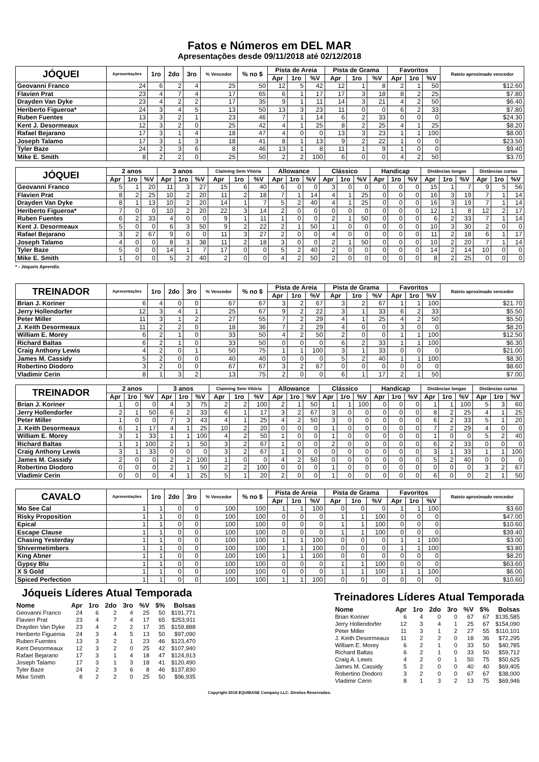Fatos e Números em DEL MAR
Apresentações desde 09/11/2018 até 02/12/2018
| JÓQUEI | Apresentações | 1ro | 2do | 3ro | % Vencedor | % no $ | Pista de Areia | | | Pista de Grama | | | Favoritos | | | Rateio aproximado vencedor |
| --- | --- | --- | --- | --- | --- | --- | --- | --- | --- | --- | --- | --- | --- | --- | --- | --- |
| | | | | | | | Apr | 1ro | %V | Apr | 1ro | %V | Apr | 1ro | %V | |
| Geovanni Franco | 24 | 6 | 2 | 4 | 25 | 50 | 12 | 5 | 42 | 12 | 1 | 8 | 2 | 1 | 50 | $12.60 |
| Flavien Prat | 23 | 4 | 7 | 4 | 17 | 65 | 6 | 1 | 17 | 17 | 3 | 18 | 8 | 2 | 25 | $7.80 |
| Drayden Van Dyke | 23 | 4 | 2 | 2 | 17 | 35 | 9 | 1 | 11 | 14 | 3 | 21 | 4 | 2 | 50 | $6.40 |
| Heriberto Figueroa* | 24 | 3 | 4 | 5 | 13 | 50 | 13 | 3 | 23 | 11 | 0 | 0 | 6 | 2 | 33 | $7.80 |
| Ruben Fuentes | 13 | 3 | 2 | 1 | 23 | 46 | 7 | 1 | 14 | 6 | 2 | 33 | 0 | 0 | 0 | $24.30 |
| Kent J. Desormeaux | 12 | 3 | 2 | 0 | 25 | 42 | 4 | 1 | 25 | 8 | 2 | 25 | 4 | 1 | 25 | $8.20 |
| Rafael Bejarano | 17 | 3 | 1 | 4 | 18 | 47 | 4 | 0 | 0 | 13 | 3 | 23 | 1 | 1 | 100 | $8.00 |
| Joseph Talamo | 17 | 3 | 1 | 3 | 18 | 41 | 8 | 1 | 13 | 9 | 2 | 22 | 1 | 0 | 0 | $23.50 |
| Tyler Baze | 24 | 2 | 3 | 6 | 8 | 46 | 13 | 1 | 8 | 11 | 1 | 9 | 1 | 0 | 0 | $9.40 |
| Mike E. Smith | 8 | 2 | 2 | 0 | 25 | 50 | 2 | 2 | 100 | 6 | 0 | 0 | 4 | 2 | 50 | $3.70 |
| JÓQUEI | 2 anos | | | 3 anos | | | Claiming Sem Vitória | | | Allowance | | | Clássico | | | Handicap | | | Distâncias longas | | | Distâncias curtas | | |
| --- | --- | --- | --- | --- | --- | --- | --- | --- | --- | --- | --- | --- | --- | --- | --- | --- | --- | --- | --- | --- | --- | --- | --- | --- |
| | Apr | 1ro | %V | Apr | 1ro | %V | Apr | 1ro | %V | Apr | 1ro | %V | Apr | 1ro | %V | Apr | 1ro | %V | Apr | 1ro | %V | Apr | 1ro | %V |
| Geovanni Franco | 5 | 1 | 20 | 11 | 3 | 27 | 15 | 6 | 40 | 6 | 0 | 0 | 3 | 0 | 0 | 0 | 0 | 0 | 15 | 1 | 7 | 9 | 5 | 56 |
| Flavien Prat | 8 | 2 | 25 | 10 | 2 | 20 | 11 | 2 | 18 | 7 | 1 | 14 | 4 | 1 | 25 | 0 | 0 | 0 | 16 | 3 | 19 | 7 | 1 | 14 |
| Drayden Van Dyke | 8 | 1 | 13 | 10 | 2 | 20 | 14 | 1 | 7 | 5 | 2 | 40 | 4 | 1 | 25 | 0 | 0 | 0 | 16 | 3 | 19 | 7 | 1 | 14 |
| Heriberto Figueroa* | 7 | 0 | 0 | 10 | 2 | 20 | 22 | 3 | 14 | 2 | 0 | 0 | 0 | 0 | 0 | 0 | 0 | 0 | 12 | 1 | 8 | 12 | 2 | 17 |
| Ruben Fuentes | 6 | 2 | 33 | 4 | 0 | 0 | 9 | 1 | 11 | 1 | 0 | 0 | 2 | 1 | 50 | 0 | 0 | 0 | 6 | 2 | 33 | 7 | 1 | 14 |
| Kent J. Desormeaux | 5 | 0 | 0 | 6 | 3 | 50 | 9 | 2 | 22 | 2 | 1 | 50 | 1 | 0 | 0 | 0 | 0 | 0 | 10 | 3 | 30 | 2 | 0 | 0 |
| Rafael Bejarano | 3 | 2 | 67 | 9 | 0 | 0 | 11 | 3 | 27 | 2 | 0 | 0 | 4 | 0 | 0 | 0 | 0 | 0 | 11 | 2 | 18 | 6 | 1 | 17 |
| Joseph Talamo | 4 | 0 | 0 | 8 | 3 | 38 | 11 | 2 | 18 | 3 | 0 | 0 | 2 | 1 | 50 | 0 | 0 | 0 | 10 | 2 | 20 | 7 | 1 | 14 |
| Tyler Baze | 5 | 0 | 0 | 14 | 1 | 7 | 17 | 0 | 0 | 5 | 2 | 40 | 2 | 0 | 0 | 0 | 0 | 0 | 14 | 2 | 14 | 10 | 0 | 0 |
| Mike E. Smith | 1 | 0 | 0 | 5 | 2 | 40 | 2 | 0 | 0 | 4 | 2 | 50 | 2 | 0 | 0 | 0 | 0 | 0 | 8 | 2 | 25 | 0 | 0 | 0 |
* - Jóqueis Aprendiz.
| TREINADOR | Apresentações | 1ro | 2do | 3ro | % Vencedor | % no $ | Pista de Areia | | | Pista de Grama | | | Favoritos | | | Rateio aproximado vencedor |
| --- | --- | --- | --- | --- | --- | --- | --- | --- | --- | --- | --- | --- | --- | --- | --- | --- |
| | | | | | | | Apr | 1ro | %V | Apr | 1ro | %V | Apr | 1ro | %V | |
| Brian J. Koriner | 6 | 4 | 0 | 0 | 67 | 67 | 3 | 2 | 67 | 3 | 2 | 67 | 1 | 1 | 100 | $21.70 |
| Jerry Hollendorfer | 12 | 3 | 4 | 1 | 25 | 67 | 9 | 2 | 22 | 3 | 1 | 33 | 6 | 2 | 33 | $5.50 |
| Peter Miller | 11 | 3 | 1 | 2 | 27 | 55 | 7 | 2 | 29 | 4 | 1 | 25 | 4 | 2 | 50 | $5.50 |
| J. Keith Desormeaux | 11 | 2 | 2 | 0 | 18 | 36 | 7 | 2 | 29 | 4 | 0 | 0 | 3 | 0 | 0 | $8.20 |
| William E. Morey | 6 | 2 | 1 | 0 | 33 | 50 | 4 | 2 | 50 | 2 | 0 | 0 | 1 | 1 | 100 | $12.50 |
| Richard Baltas | 6 | 2 | 1 | 0 | 33 | 50 | 0 | 0 | 0 | 6 | 2 | 33 | 1 | 1 | 100 | $6.30 |
| Craig Anthony Lewis | 4 | 2 | 0 | 1 | 50 | 75 | 1 | 1 | 100 | 3 | 1 | 33 | 0 | 0 | 0 | $21.00 |
| James M. Cassidy | 5 | 2 | 0 | 0 | 40 | 40 | 0 | 0 | 0 | 5 | 2 | 40 | 1 | 1 | 100 | $8.30 |
| Robertino Diodoro | 3 | 2 | 0 | 0 | 67 | 67 | 3 | 2 | 67 | 0 | 0 | 0 | 0 | 0 | 0 | $8.60 |
| Vladimir Cerin | 8 | 1 | 3 | 2 | 13 | 75 | 2 | 0 | 0 | 6 | 1 | 17 | 2 | 1 | 50 | $7.00 |
| TREINADOR | 2 anos | | | 3 anos | | | Claiming Sem Vitória | | | Allowance | | | Clássico | | | Handicap | | | Distâncias longas | | | Distâncias curtas | | |
| --- | --- | --- | --- | --- | --- | --- | --- | --- | --- | --- | --- | --- | --- | --- | --- | --- | --- | --- | --- | --- | --- | --- | --- | --- |
| | Apr | 1ro | %V | Apr | 1ro | %V | Apr | 1ro | %V | Apr | 1ro | %V | Apr | 1ro | %V | Apr | 1ro | %V | Apr | 1ro | %V | Apr | 1ro | %V |
| Brian J. Koriner | 1 | 0 | 0 | 4 | 3 | 75 | 2 | 2 | 100 | 2 | 1 | 50 | 1 | 1 | 100 | 0 | 0 | 0 | 1 | 1 | 100 | 5 | 3 | 60 |
| Jerry Hollendorfer | 2 | 1 | 50 | 6 | 2 | 33 | 6 | 1 | 17 | 3 | 2 | 67 | 3 | 0 | 0 | 0 | 0 | 0 | 8 | 2 | 25 | 4 | 1 | 25 |
| Peter Miller | 1 | 0 | 0 | 7 | 3 | 43 | 4 | 1 | 25 | 4 | 2 | 50 | 3 | 0 | 0 | 0 | 0 | 0 | 6 | 2 | 33 | 5 | 1 | 20 |
| J. Keith Desormeaux | 6 | 1 | 17 | 4 | 1 | 25 | 10 | 2 | 20 | 0 | 0 | 0 | 1 | 0 | 0 | 0 | 0 | 0 | 7 | 2 | 29 | 4 | 0 | 0 |
| William E. Morey | 3 | 1 | 33 | 1 | 1 | 100 | 4 | 2 | 50 | 1 | 0 | 0 | 1 | 0 | 0 | 0 | 0 | 0 | 1 | 0 | 0 | 5 | 2 | 40 |
| Richard Baltas | 1 | 1 | 100 | 2 | 1 | 50 | 3 | 2 | 67 | 1 | 0 | 0 | 2 | 0 | 0 | 0 | 0 | 0 | 6 | 2 | 33 | 0 | 0 | 0 |
| Craig Anthony Lewis | 3 | 1 | 33 | 0 | 0 | 0 | 3 | 2 | 67 | 1 | 0 | 0 | 0 | 0 | 0 | 0 | 0 | 0 | 3 | 1 | 33 | 1 | 1 | 100 |
| James M. Cassidy | 2 | 0 | 0 | 2 | 2 | 100 | 1 | 0 | 0 | 4 | 2 | 50 | 0 | 0 | 0 | 0 | 0 | 0 | 5 | 2 | 40 | 0 | 0 | 0 |
| Robertino Diodoro | 0 | 0 | 0 | 2 | 1 | 50 | 2 | 2 | 100 | 0 | 0 | 0 | 1 | 0 | 0 | 0 | 0 | 0 | 0 | 0 | 0 | 3 | 2 | 67 |
| Vladimir Cerin | 0 | 0 | 0 | 4 | 1 | 25 | 5 | 1 | 20 | 2 | 0 | 0 | 1 | 0 | 0 | 0 | 0 | 0 | 6 | 0 | 0 | 2 | 1 | 50 |
| CAVALO | Apresentações | 1ro | 2do | 3ro | % Vencedor | % no $ | Pista de Areia | | | Pista de Grama | | | Favoritos | | | Rateio aproximado vencedor |
| --- | --- | --- | --- | --- | --- | --- | --- | --- | --- | --- | --- | --- | --- | --- | --- | --- |
| | | | | | | | Apr | 1ro | %V | Apr | 1ro | %V | Apr | 1ro | %V | |
| Mo See Cal | 1 | 1 | 0 | 0 | 100 | 100 | 1 | 1 | 100 | 0 | 0 | 0 | 1 | 1 | 100 | $3.60 |
| Risky Proposition | 1 | 1 | 0 | 0 | 100 | 100 | 0 | 0 | 0 | 1 | 1 | 100 | 0 | 0 | 0 | $47.00 |
| Epical | 1 | 1 | 0 | 0 | 100 | 100 | 0 | 0 | 0 | 1 | 1 | 100 | 0 | 0 | 0 | $10.60 |
| Escape Clause | 1 | 1 | 0 | 0 | 100 | 100 | 0 | 0 | 0 | 1 | 1 | 100 | 0 | 0 | 0 | $39.40 |
| Chasing Yesterday | 1 | 1 | 0 | 0 | 100 | 100 | 1 | 1 | 100 | 0 | 0 | 0 | 1 | 1 | 100 | $3.00 |
| Shivermetimbers | 1 | 1 | 0 | 0 | 100 | 100 | 1 | 1 | 100 | 0 | 0 | 0 | 1 | 1 | 100 | $3.80 |
| King Abner | 1 | 1 | 0 | 0 | 100 | 100 | 1 | 1 | 100 | 0 | 0 | 0 | 0 | 0 | 0 | $8.20 |
| Gypsy Blu | 1 | 1 | 0 | 0 | 100 | 100 | 0 | 0 | 0 | 1 | 1 | 100 | 0 | 0 | 0 | $63.60 |
| X S Gold | 1 | 1 | 0 | 0 | 100 | 100 | 0 | 0 | 0 | 1 | 1 | 100 | 1 | 1 | 100 | $6.00 |
| Spiced Perfection | 1 | 1 | 0 | 0 | 100 | 100 | 1 | 1 | 100 | 0 | 0 | 0 | 0 | 0 | 0 | $10.60 |
Jóqueis Líderes Atual Temporada
| Nome | Apr | 1ro | 2do | 3ro | %V | $% | Bolsas |
| --- | --- | --- | --- | --- | --- | --- | --- |
| Geovanni Franco | 24 | 6 | 2 | 4 | 25 | 50 | $191,771 |
| Flavien Prat | 23 | 4 | 7 | 4 | 17 | 65 | $253,911 |
| Drayden Van Dyke | 23 | 4 | 2 | 2 | 17 | 35 | $159,888 |
| Heriberto Figueroa | 24 | 3 | 4 | 5 | 13 | 50 | $97,090 |
| Ruben Fuentes | 13 | 3 | 2 | 1 | 23 | 46 | $123,470 |
| Kent Desormeaux | 12 | 3 | 2 | 0 | 25 | 42 | $107,940 |
| Rafael Bejarano | 17 | 3 | 1 | 4 | 18 | 47 | $124,913 |
| Joseph Talamo | 17 | 3 | 1 | 3 | 18 | 41 | $120,490 |
| Tyler Baze | 24 | 2 | 3 | 6 | 8 | 46 | $137,830 |
| Mike Smith | 8 | 2 | 2 | 0 | 25 | 50 | $96,935 |
Treinadores Líderes Atual Temporada
| Nome | Apr | 1ro | 2do | 3ro | %V | $% | Bolsas |
| --- | --- | --- | --- | --- | --- | --- | --- |
| Brian Koriner | 6 | 4 | 0 | 0 | 67 | 67 | $135,585 |
| Jerry Hollendorfer | 12 | 3 | 4 | 1 | 25 | 67 | $154,090 |
| Peter Miller | 11 | 3 | 1 | 2 | 27 | 55 | $110,101 |
| J. Keith Desormeaux | 11 | 2 | 2 | 0 | 18 | 36 | $72,295 |
| William E. Morey | 6 | 2 | 1 | 0 | 33 | 50 | $40,785 |
| Richard Baltas | 6 | 2 | 1 | 0 | 33 | 50 | $59,712 |
| Craig A. Lewis | 4 | 2 | 0 | 1 | 50 | 75 | $50,625 |
| James M. Cassidy | 5 | 2 | 0 | 0 | 40 | 40 | $69,405 |
| Robertino Diodoro | 3 | 2 | 0 | 0 | 67 | 67 | $38,000 |
| Vladimir Cerin | 8 | 1 | 3 | 2 | 13 | 75 | $69,946 |
Copyright 2018 EQUIBASE Company LLC. Direitos Reservados.